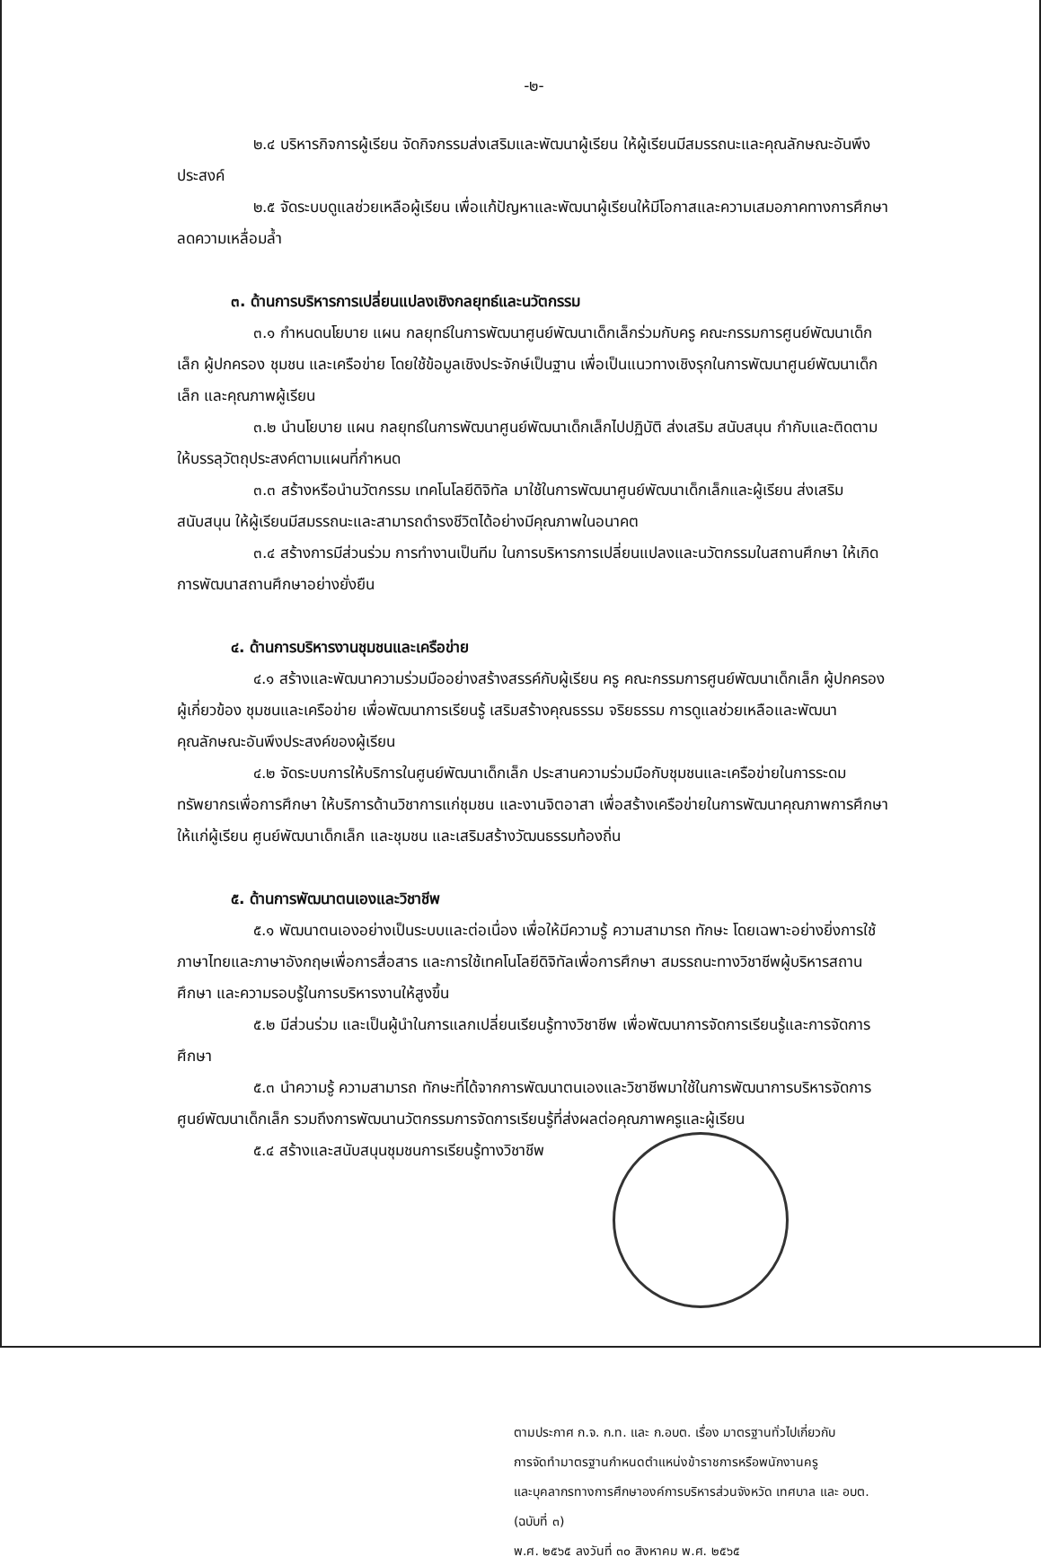-๒-
๒.๔ บริหารกิจการผู้เรียน จัดกิจกรรมส่งเสริมและพัฒนาผู้เรียน ให้ผู้เรียนมีสมรรถนะและคุณลักษณะอันพึงประสงค์
๒.๕ จัดระบบดูแลช่วยเหลือผู้เรียน เพื่อแก้ปัญหาและพัฒนาผู้เรียนให้มีโอกาสและความเสมอภาคทางการศึกษา ลดความเหลื่อมล้ำ
๓. ด้านการบริหารการเปลี่ยนแปลงเชิงกลยุทธ์และนวัตกรรม
๓.๑ กำหนดนโยบาย แผน กลยุทธ์ในการพัฒนาศูนย์พัฒนาเด็กเล็กร่วมกับครู คณะกรรมการศูนย์พัฒนาเด็กเล็ก ผู้ปกครอง ชุมชน และเครือข่าย โดยใช้ข้อมูลเชิงประจักษ์เป็นฐาน เพื่อเป็นแนวทางเชิงรุกในการพัฒนาศูนย์พัฒนาเด็กเล็ก และคุณภาพผู้เรียน
๓.๒ นำนโยบาย แผน กลยุทธ์ในการพัฒนาศูนย์พัฒนาเด็กเล็กไปปฏิบัติ ส่งเสริม สนับสนุน กำกับและติดตาม ให้บรรลุวัตถุประสงค์ตามแผนที่กำหนด
๓.๓ สร้างหรือนำนวัตกรรม เทคโนโลยีดิจิทัล มาใช้ในการพัฒนาศูนย์พัฒนาเด็กเล็กและผู้เรียน ส่งเสริม สนับสนุน ให้ผู้เรียนมีสมรรถนะและสามารถดำรงชีวิตได้อย่างมีคุณภาพในอนาคต
๓.๔ สร้างการมีส่วนร่วม การทำงานเป็นทีม ในการบริหารการเปลี่ยนแปลงและนวัตกรรมในสถานศึกษา ให้เกิดการพัฒนาสถานศึกษาอย่างยั่งยืน
๔. ด้านการบริหารงานชุมชนและเครือข่าย
๔.๑ สร้างและพัฒนาความร่วมมืออย่างสร้างสรรค์กับผู้เรียน ครู คณะกรรมการศูนย์พัฒนาเด็กเล็ก ผู้ปกครอง ผู้เกี่ยวข้อง ชุมชนและเครือข่าย เพื่อพัฒนาการเรียนรู้ เสริมสร้างคุณธรรม จริยธรรม การดูแลช่วยเหลือและพัฒนาคุณลักษณะอันพึงประสงค์ของผู้เรียน
๔.๒ จัดระบบการให้บริการในศูนย์พัฒนาเด็กเล็ก ประสานความร่วมมือกับชุมชนและเครือข่ายในการระดมทรัพยากรเพื่อการศึกษา ให้บริการด้านวิชาการแก่ชุมชน และงานจิตอาสา เพื่อสร้างเครือข่ายในการพัฒนาคุณภาพการศึกษาให้แก่ผู้เรียน ศูนย์พัฒนาเด็กเล็ก และชุมชน และเสริมสร้างวัฒนธรรมท้องถิ่น
๕. ด้านการพัฒนาตนเองและวิชาชีพ
๕.๑ พัฒนาตนเองอย่างเป็นระบบและต่อเนื่อง เพื่อให้มีความรู้ ความสามารถ ทักษะ โดยเฉพาะอย่างยิ่งการใช้ภาษาไทยและภาษาอังกฤษเพื่อการสื่อสาร และการใช้เทคโนโลยีดิจิทัลเพื่อการศึกษา สมรรถนะทางวิชาชีพผู้บริหารสถานศึกษา และความรอบรู้ในการบริหารงานให้สูงขึ้น
๕.๒ มีส่วนร่วม และเป็นผู้นำในการแลกเปลี่ยนเรียนรู้ทางวิชาชีพ เพื่อพัฒนาการจัดการเรียนรู้และการจัดการศึกษา
๕.๓ นำความรู้ ความสามารถ ทักษะที่ได้จากการพัฒนาตนเองและวิชาชีพมาใช้ในการพัฒนาการบริหารจัดการศูนย์พัฒนาเด็กเล็ก รวมถึงการพัฒนานวัตกรรมการจัดการเรียนรู้ที่ส่งผลต่อคุณภาพครูและผู้เรียน
๕.๔ สร้างและสนับสนุนชุมชนการเรียนรู้ทางวิชาชีพ
ตามประกาศ ก.จ. ก.ท. และ ก.อบต. เรื่อง มาตรฐานทั่วไปเกี่ยวกับ
การจัดทำมาตรฐานกำหนดตำแหน่งข้าราชการหรือพนักงานครู
และบุคลากรทางการศึกษาองค์การบริหารส่วนจังหวัด เทศบาล และ อบต. (ฉบับที่ ๓)
พ.ศ. ๒๕๖๕ ลงวันที่ ๓๐ สิงหาคม พ.ศ. ๒๕๖๕